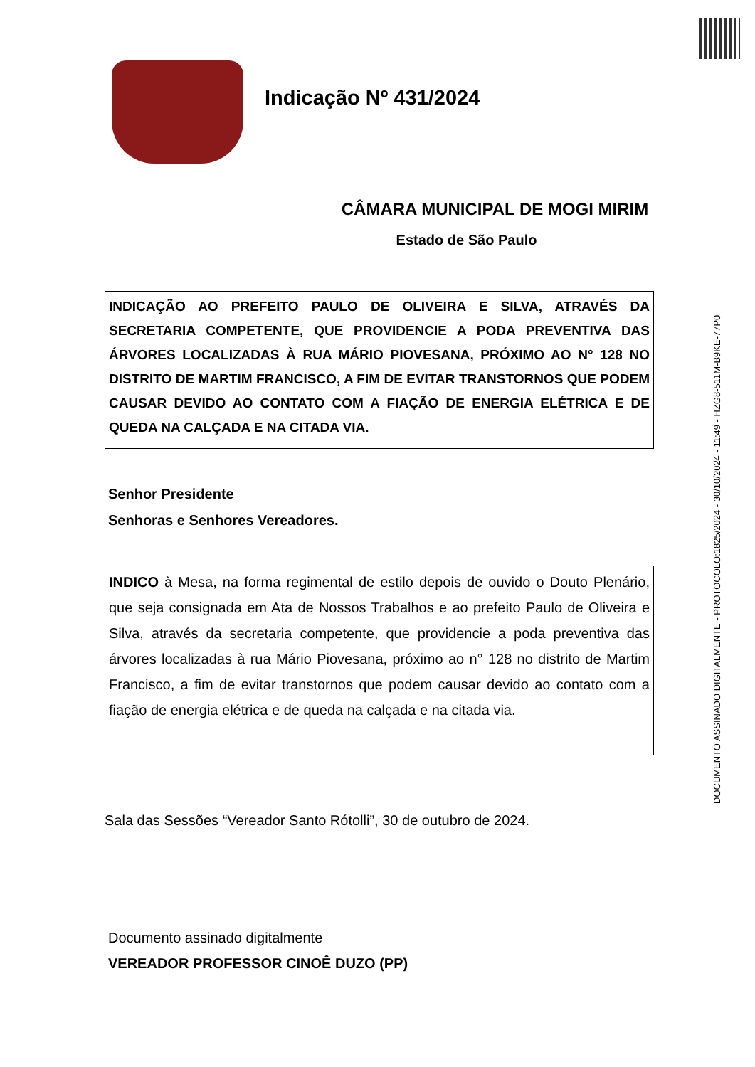DOCUMENTO ASSINADO DIGITALMENTE - PROTOCOLO:1825/2024 - 30/10/2024 - 11:49 - HZG8-511M-B9KE-77P0
Indicação Nº 431/2024
CÂMARA MUNICIPAL DE MOGI MIRIM
Estado de São Paulo
INDICAÇÃO AO PREFEITO PAULO DE OLIVEIRA E SILVA, ATRAVÉS DA SECRETARIA COMPETENTE, QUE PROVIDENCIE A PODA PREVENTIVA DAS ÁRVORES LOCALIZADAS À RUA MÁRIO PIOVESANA, PRÓXIMO AO N° 128 NO DISTRITO DE MARTIM FRANCISCO, A FIM DE EVITAR TRANSTORNOS QUE PODEM CAUSAR DEVIDO AO CONTATO COM A FIAÇÃO DE ENERGIA ELÉTRICA E DE QUEDA NA CALÇADA E NA CITADA VIA.
Senhor Presidente
Senhoras e Senhores Vereadores.
INDICO à Mesa, na forma regimental de estilo depois de ouvido o Douto Plenário, que seja consignada em Ata de Nossos Trabalhos e ao prefeito Paulo de Oliveira e Silva, através da secretaria competente, que providencie a poda preventiva das árvores localizadas à rua Mário Piovesana, próximo ao n° 128 no distrito de Martim Francisco, a fim de evitar transtornos que podem causar devido ao contato com a fiação de energia elétrica e de queda na calçada e na citada via.
Sala das Sessões “Vereador Santo Rótolli”, 30 de outubro de 2024.
Documento assinado digitalmente
VEREADOR PROFESSOR CINOÊ DUZO (PP)